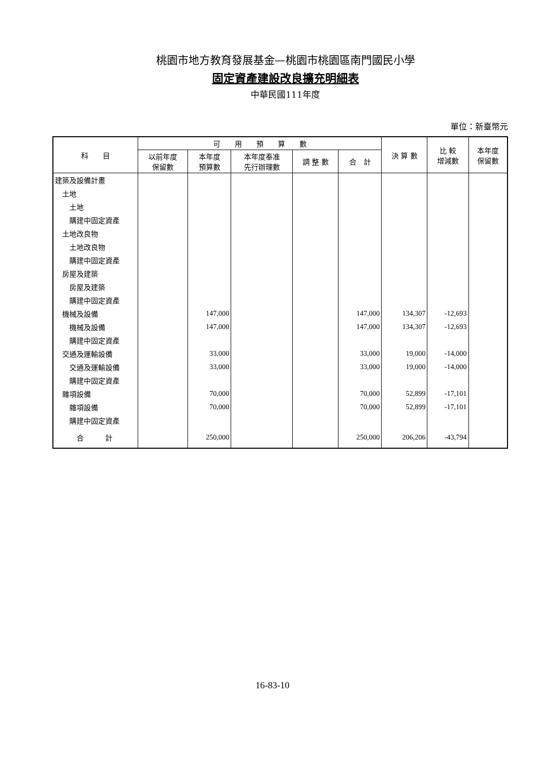桃園市地方教育發展基金—桃園市桃園區南門國民小學
固定資產建設改良擴充明細表
中華民國111年度
單位：新臺幣元
| 科 目 | 可 用 預 算 數 | | | | | 決 算 數 | 比 較 增減數 | 本年度 保留數 |
| --- | --- | --- | --- | --- | --- | --- | --- | --- |
| | 以前年度 保留數 | 本年度 預算數 | 本年度奉准 先行辦理數 | 調 整 數 | 合 計 | | | |
| 建築及設備計畫 | | | | | | | | |
| 土地 | | | | | | | | |
| 土地 | | | | | | | | |
| 購建中固定資產 | | | | | | | | |
| 土地改良物 | | | | | | | | |
| 土地改良物 | | | | | | | | |
| 購建中固定資產 | | | | | | | | |
| 房屋及建築 | | | | | | | | |
| 房屋及建築 | | | | | | | | |
| 購建中固定資產 | | | | | | | | |
| 機械及設備 | | 147,000 | | | 147,000 | 134,307 | -12,693 | |
| 機械及設備 | | 147,000 | | | 147,000 | 134,307 | -12,693 | |
| 購建中固定資產 | | | | | | | | |
| 交通及運輸設備 | | 33,000 | | | 33,000 | 19,000 | -14,000 | |
| 交通及運輸設備 | | 33,000 | | | 33,000 | 19,000 | -14,000 | |
| 購建中固定資產 | | | | | | | | |
| 雜項設備 | | 70,000 | | | 70,000 | 52,899 | -17,101 | |
| 雜項設備 | | 70,000 | | | 70,000 | 52,899 | -17,101 | |
| 購建中固定資產 | | | | | | | | |
| 合 計 | | 250,000 | | | 250,000 | 206,206 | -43,794 | |
16-83-10